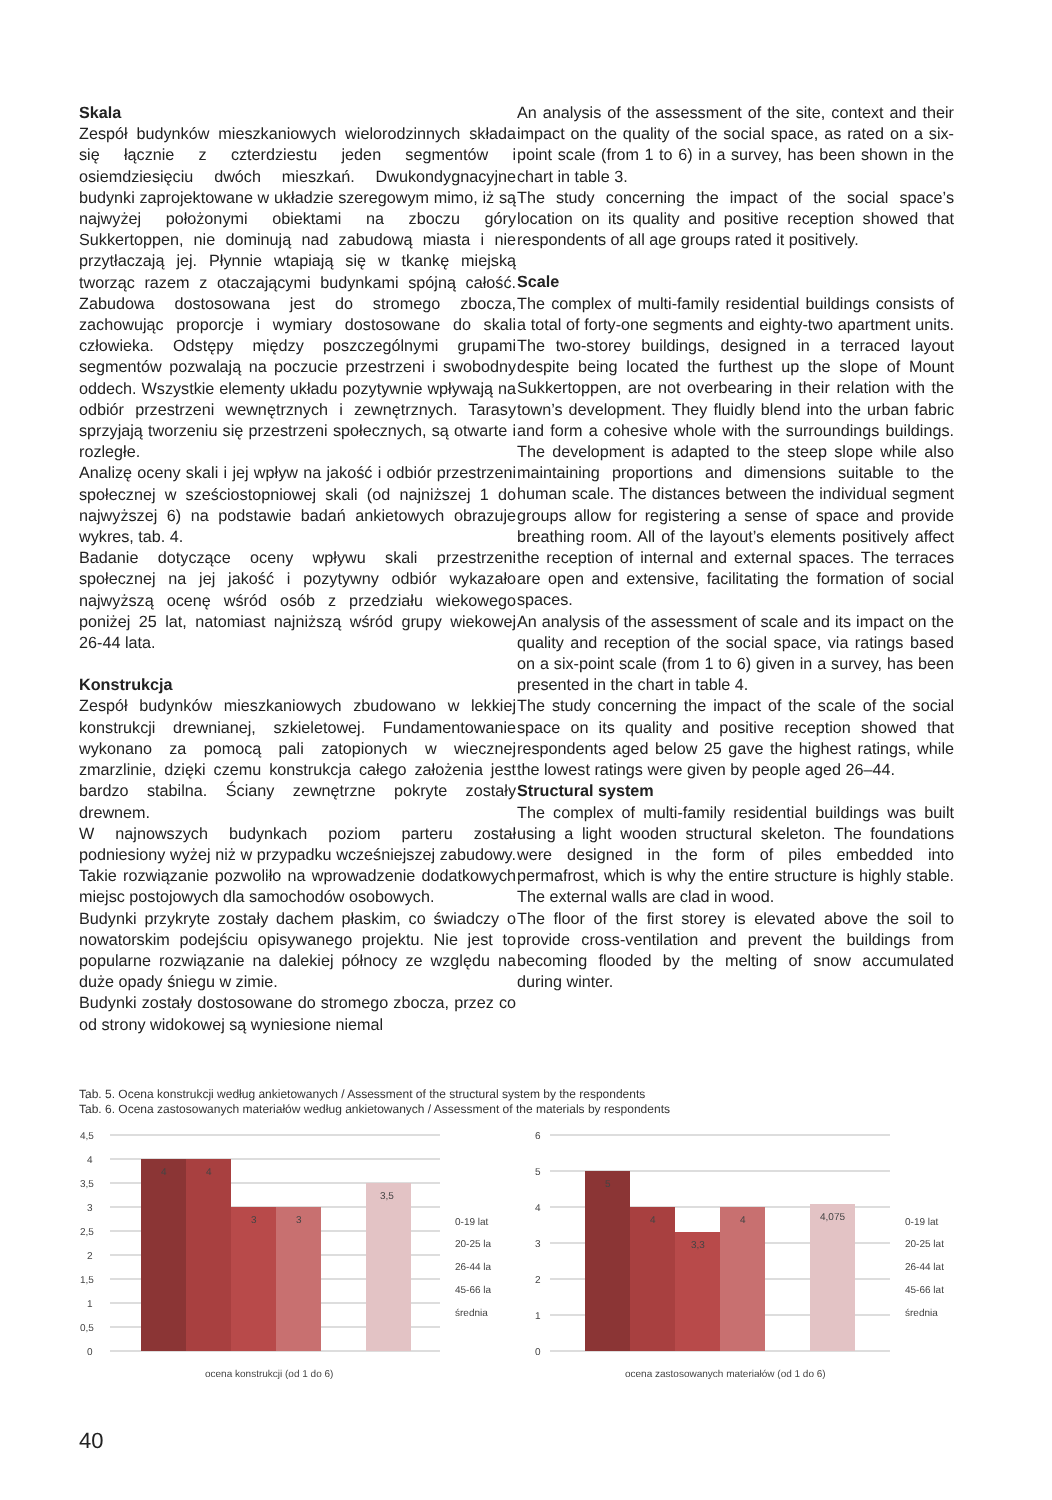Skala
Zespół budynków mieszkaniowych wielorodzinnych składa się łącznie z czterdziestu jeden segmentów i osiemdziesięciu dwóch mieszkań. Dwukondygnacyjne budynki zaprojektowane w układzie szeregowym mimo, iż są najwyżej położonymi obiektami na zboczu góry Sukkertoppen, nie dominują nad zabudową miasta i nie przytłaczają jej. Płynnie wtapiają się w tkankę miejską tworząc razem z otaczającymi budynkami spójną całość. Zabudowa dostosowana jest do stromego zbocza, zachowując proporcje i wymiary dostosowane do skali człowieka. Odstępy między poszczególnymi grupami segmentów pozwalają na poczucie przestrzeni i swobodny oddech. Wszystkie elementy układu pozytywnie wpływają na odbiór przestrzeni wewnętrznych i zewnętrznych. Tarasy sprzyjają tworzeniu się przestrzeni społecznych, są otwarte i rozległe.
Analizę oceny skali i jej wpływ na jakość i odbiór przestrzeni społecznej w sześciostopniowej skali (od najniższej 1 do najwyższej 6) na podstawie badań ankietowych obrazuje wykres, tab. 4.
Badanie dotyczące oceny wpływu skali przestrzeni społecznej na jej jakość i pozytywny odbiór wykazało najwyższą ocenę wśród osób z przedziału wiekowego poniżej 25 lat, natomiast najniższą wśród grupy wiekowej 26-44 lata.
Konstrukcja
Zespół budynków mieszkaniowych zbudowano w lekkiej konstrukcji drewnianej, szkieletowej. Fundamentowanie wykonano za pomocą pali zatopionych w wiecznej zmarzlinie, dzięki czemu konstrukcja całego założenia jest bardzo stabilna. Ściany zewnętrzne pokryte zostały drewnem.
W najnowszych budynkach poziom parteru został podniesiony wyżej niż w przypadku wcześniejszej zabudowy. Takie rozwiązanie pozwoliło na wprowadzenie dodatkowych miejsc postojowych dla samochodów osobowych.
Budynki przykryte zostały dachem płaskim, co świadczy o nowatorskim podejściu opisywanego projektu. Nie jest to popularne rozwiązanie na dalekiej północy ze względu na duże opady śniegu w zimie.
Budynki zostały dostosowane do stromego zbocza, przez co od strony widokowej są wyniesione niemal
An analysis of the assessment of the site, context and their impact on the quality of the social space, as rated on a six-point scale (from 1 to 6) in a survey, has been shown in the chart in table 3.
The study concerning the impact of the social space’s location on its quality and positive reception showed that respondents of all age groups rated it positively.
Scale
The complex of multi-family residential buildings consists of a total of forty-one segments and eighty-two apartment units. The two-storey buildings, designed in a terraced layout despite being located the furthest up the slope of Mount Sukkertoppen, are not overbearing in their relation with the town’s development. They fluidly blend into the urban fabric and form a cohesive whole with the surroundings buildings. The development is adapted to the steep slope while also maintaining proportions and dimensions suitable to the human scale. The distances between the individual segment groups allow for registering a sense of space and provide breathing room. All of the layout’s elements positively affect the reception of internal and external spaces. The terraces are open and extensive, facilitating the formation of social spaces.
An analysis of the assessment of scale and its impact on the quality and reception of the social space, via ratings based on a six-point scale (from 1 to 6) given in a survey, has been presented in the chart in table 4.
The study concerning the impact of the scale of the social space on its quality and positive reception showed that respondents aged below 25 gave the highest ratings, while the lowest ratings were given by people aged 26–44.
Structural system
The complex of multi-family residential buildings was built using a light wooden structural skeleton. The foundations were designed in the form of piles embedded into permafrost, which is why the entire structure is highly stable. The external walls are clad in wood.
The floor of the first storey is elevated above the soil to provide cross-ventilation and prevent the buildings from becoming flooded by the melting of snow accumulated during winter.
Tab. 5. Ocena konstrukcji według ankietowanych / Assessment of the structural system by the respondents
Tab. 6. Ocena zastosowanych materiałów według ankietowanych / Assessment of the materials by respondents
4,5
4
3,5
3
2,5
2
1,5
1
0,5
0
4
4
3
3
3,5
0-19 lat
20-25 la
26-44 la
45-66 la
średnia
ocena konstrukcji (od 1 do 6)
6
5
4
3
2
1
0
5
4
3,3
4
4,075
0-19 lat
20-25 lat
26-44 lat
45-66 lat
średnia
ocena zastosowanych materiałów (od 1 do 6)
40